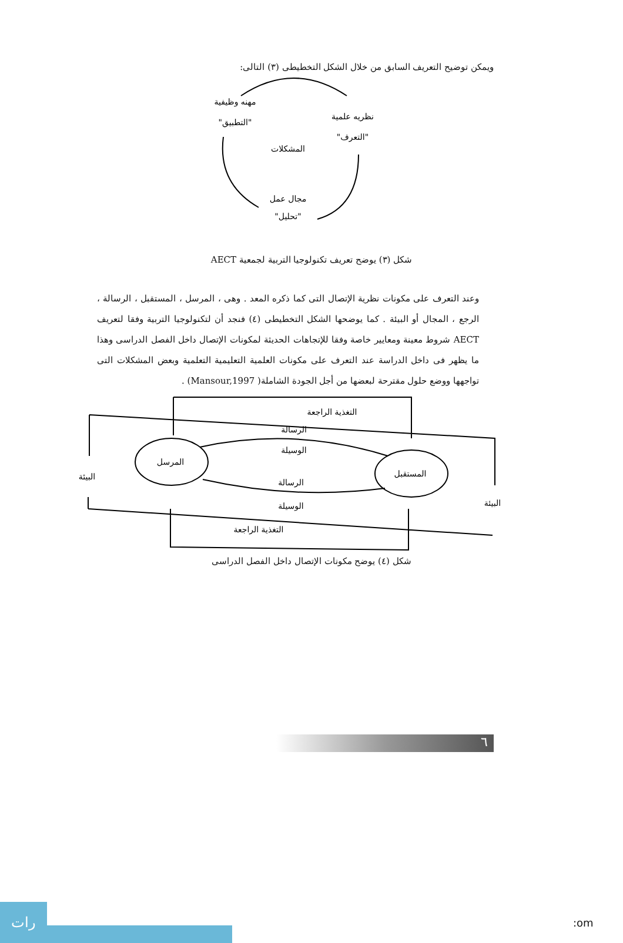ويمكن توضيح التعريف السابق من خلال الشكل التخطيطى (٣) التالى:
مهنه وظيفية
"التطبيق"
نظريه علمية
"التعرف"
المشكلات
مجال عمل
"تحليل"
شكل (٣) يوضح تعريف تكنولوجيا التربية لجمعية AECT
وعند التعرف على مكونات نظرية الإتصال التى كما ذكره المعد . وهى ، المرسل ، المستقبل ، الرسالة ، الرجع ، المجال أو البيئة . كما يوضحها الشكل التخطيطى (٤) فنجد أن لتكنولوجيا التربية وفقا لتعريف AECT شروط معينة ومعايير خاصة وفقا للإتجاهات الحديثة لمكونات الإتصال داخل الفصل الدراسى وهذا ما يظهر فى داخل الدراسة عند التعرف على مكونات العلمية التعليمية التعلمية وبعض المشكلات التى تواجهها ووضع حلول مقترحة لبعضها من أجل الجودة الشاملة( Mansour,1997) .
التغذية الراجعة
الرسالة
الوسيلة
المرسل
المستقبل
البيئة
البيئة
الرسالة
الوسيلة
التغذية الراجعة
شكل (٤) يوضح مكونات الإتصال داخل الفصل الدراسى
٦
رات
:om